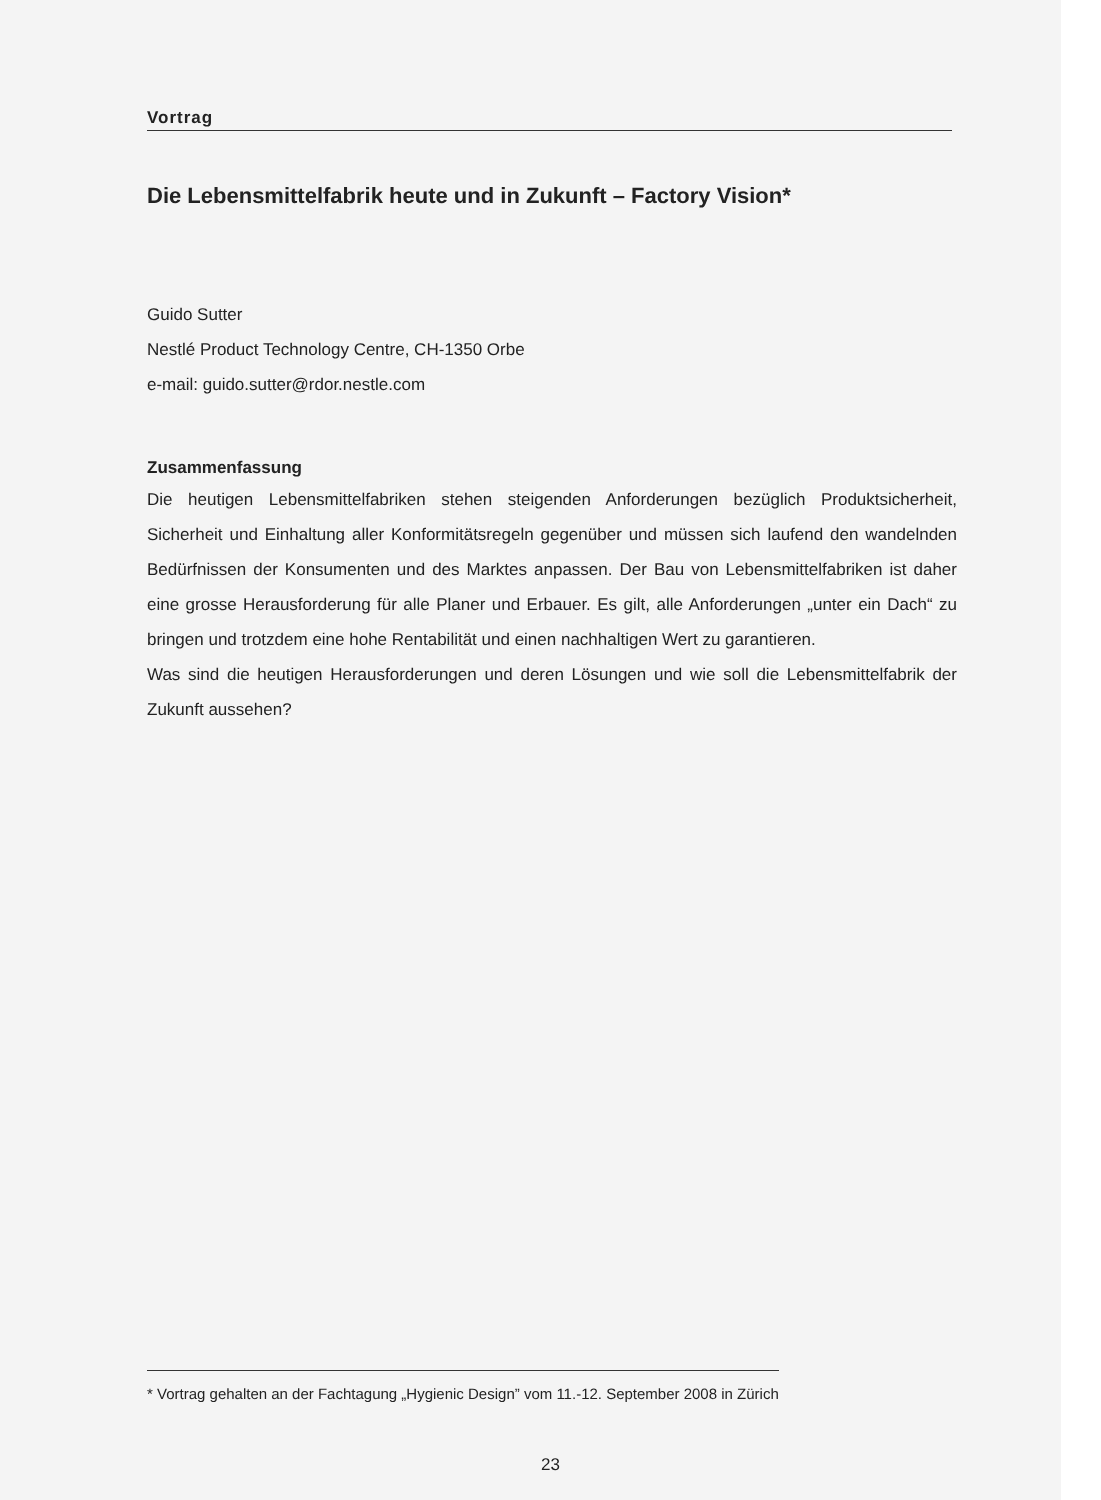Vortrag
Die Lebensmittelfabrik heute und in Zukunft – Factory Vision*
Guido Sutter
Nestlé Product Technology Centre, CH-1350 Orbe
e-mail: guido.sutter@rdor.nestle.com
Zusammenfassung
Die heutigen Lebensmittelfabriken stehen steigenden Anforderungen bezüglich Produktsicherheit, Sicherheit und Einhaltung aller Konformitätsregeln gegenüber und müssen sich laufend den wandelnden Bedürfnissen der Konsumenten und des Marktes anpassen. Der Bau von Lebensmittelfabriken ist daher eine grosse Herausforderung für alle Planer und Erbauer. Es gilt, alle Anforderungen „unter ein Dach“ zu bringen und trotzdem eine hohe Rentabilität und einen nachhaltigen Wert zu garantieren.
Was sind die heutigen Herausforderungen und deren Lösungen und wie soll die Lebensmittelfabrik der Zukunft aussehen?
* Vortrag gehalten an der Fachtagung „Hygienic Design” vom 11.-12. September 2008 in Zürich
23